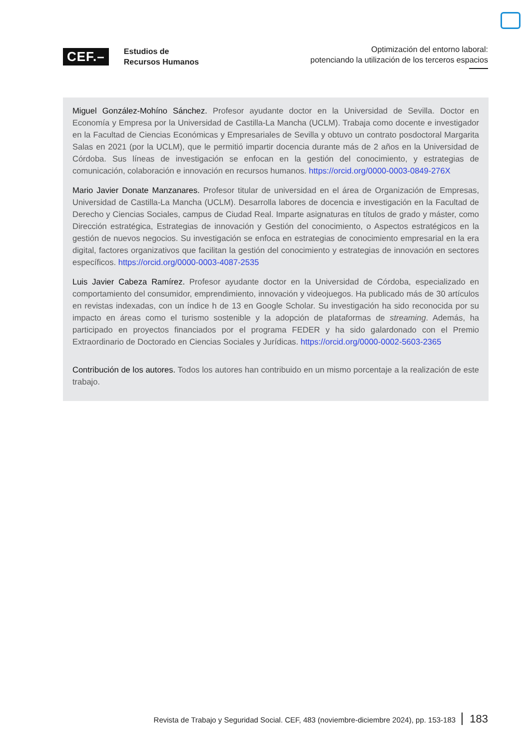CEF.–
Estudios de
Recursos Humanos
Optimización del entorno laboral:
potenciando la utilización de los terceros espacios
Miguel González-Mohíno Sánchez. Profesor ayudante doctor en la Universidad de Sevilla. Doctor en Economía y Empresa por la Universidad de Castilla-La Mancha (UCLM). Trabaja como docente e investigador en la Facultad de Ciencias Económicas y Empresariales de Sevilla y obtuvo un contrato posdoctoral Margarita Salas en 2021 (por la UCLM), que le permitió impartir docencia durante más de 2 años en la Universidad de Córdoba. Sus líneas de investigación se enfocan en la gestión del conocimiento, y estrategias de comunicación, colaboración e innovación en recursos humanos. https://orcid.org/0000-0003-0849-276X
Mario Javier Donate Manzanares. Profesor titular de universidad en el área de Organización de Empresas, Universidad de Castilla-La Mancha (UCLM). Desarrolla labores de docencia e investigación en la Facultad de Derecho y Ciencias Sociales, campus de Ciudad Real. Imparte asignaturas en títulos de grado y máster, como Dirección estratégica, Estrategias de innovación y Gestión del conocimiento, o Aspectos estratégicos en la gestión de nuevos negocios. Su investigación se enfoca en estrategias de conocimiento empresarial en la era digital, factores organizativos que facilitan la gestión del conocimiento y estrategias de innovación en sectores específicos. https://orcid.org/0000-0003-4087-2535
Luis Javier Cabeza Ramírez. Profesor ayudante doctor en la Universidad de Córdoba, especializado en comportamiento del consumidor, emprendimiento, innovación y videojuegos. Ha publicado más de 30 artículos en revistas indexadas, con un índice h de 13 en Google Scholar. Su investigación ha sido reconocida por su impacto en áreas como el turismo sostenible y la adopción de plataformas de streaming. Además, ha participado en proyectos financiados por el programa FEDER y ha sido galardonado con el Premio Extraordinario de Doctorado en Ciencias Sociales y Jurídicas. https://orcid.org/0000-0002-5603-2365
Contribución de los autores. Todos los autores han contribuido en un mismo porcentaje a la realización de este trabajo.
Revista de Trabajo y Seguridad Social. CEF, 483 (noviembre-diciembre 2024), pp. 153-183 183